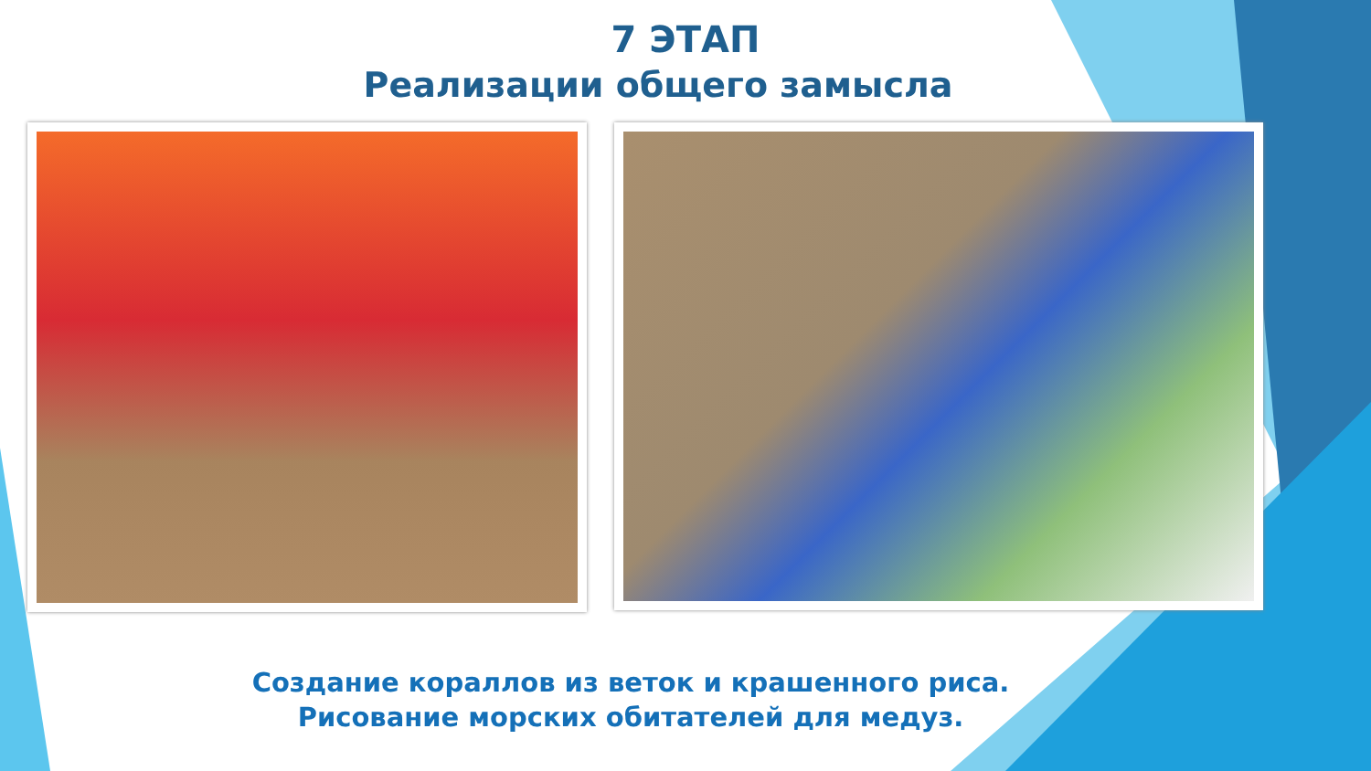7 ЭТАП
Реализации общего замысла
Создание кораллов из веток и крашенного риса.
Рисование морских обитателей для медуз.